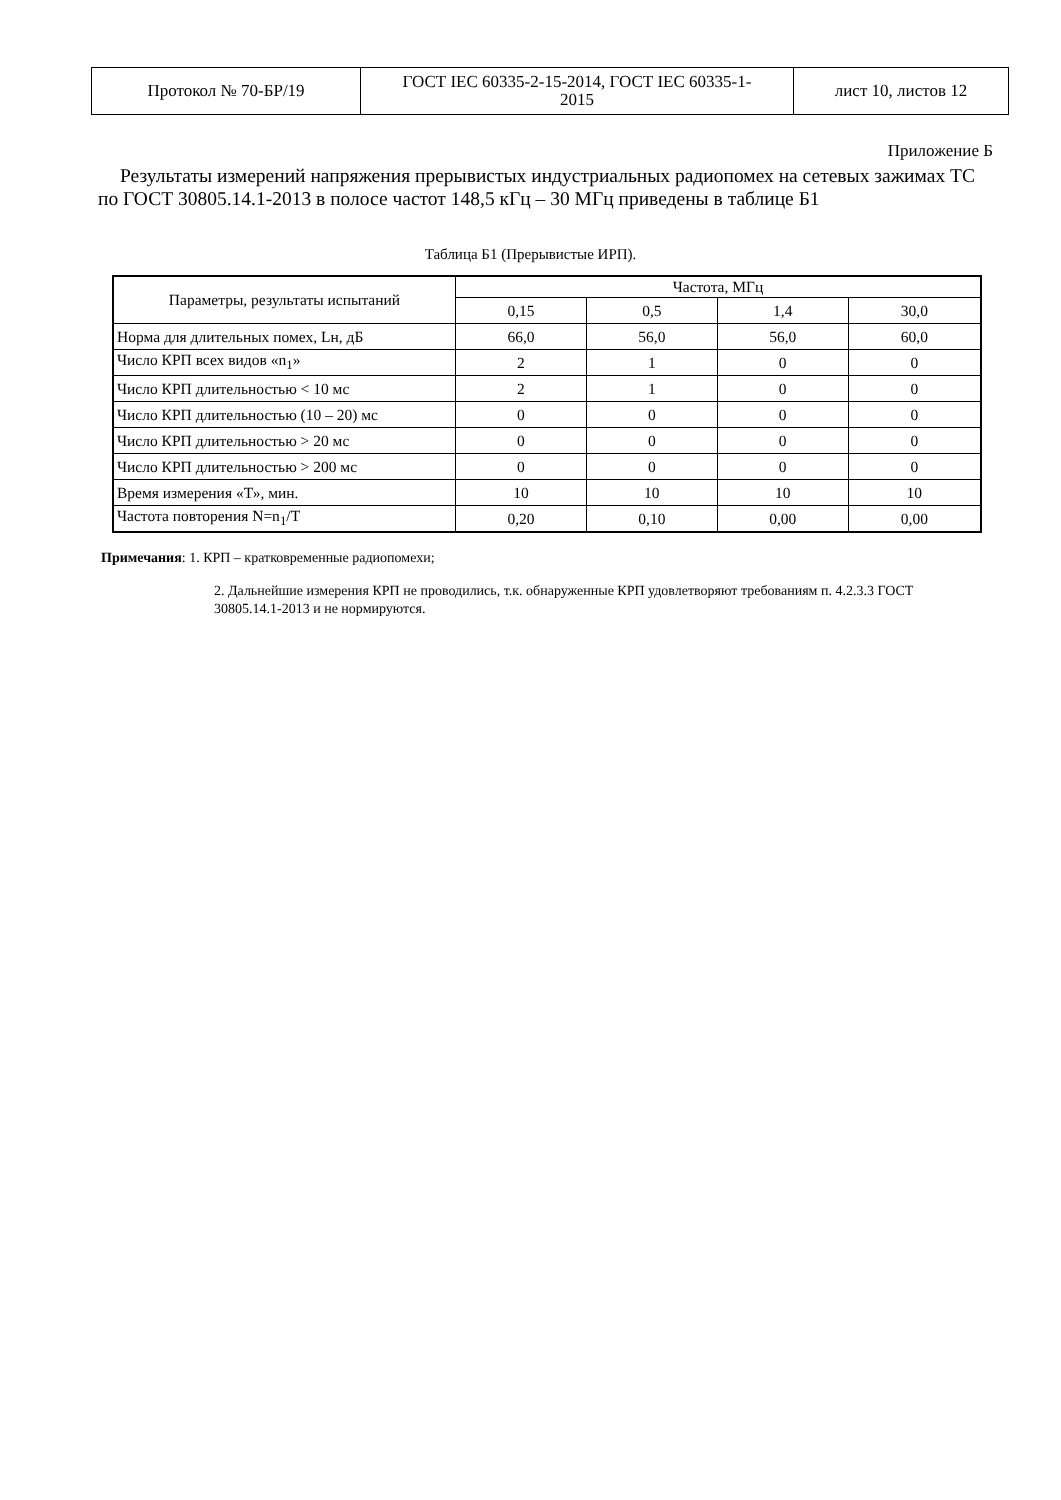| Протокол № 70-БР/19 | ГОСТ IEC 60335-2-15-2014, ГОСТ IEC 60335-1- 2015 | лист 10, листов 12 |
Приложение Б
Результаты измерений напряжения прерывистых индустриальных радиопомех на сетевых зажимах ТС по ГОСТ 30805.14.1-2013 в полосе частот 148,5 кГц – 30 МГц приведены в таблице Б1
Таблица Б1 (Прерывистые ИРП).
| Параметры, результаты испытаний | Частота, МГц | | | |
| | 0,15 | 0,5 | 1,4 | 30,0 |
| Норма для длительных помех, Lн, дБ | 66,0 | 56,0 | 56,0 | 60,0 |
| Число КРП всех видов «n<sub>1</sub>» | 2 | 1 | 0 | 0 |
| Число КРП длительностью < 10 мс | 2 | 1 | 0 | 0 |
| Число КРП длительностью (10 – 20) мс | 0 | 0 | 0 | 0 |
| Число КРП длительностью > 20 мс | 0 | 0 | 0 | 0 |
| Число КРП длительностью > 200 мс | 0 | 0 | 0 | 0 |
| Время измерения «Т», мин. | 10 | 10 | 10 | 10 |
| Частота повторения N=n<sub>1</sub>/T | 0,20 | 0,10 | 0,00 | 0,00 |
Примечания: 1. КРП – кратковременные радиопомехи;
2. Дальнейшие измерения КРП не проводились, т.к. обнаруженные КРП удовлетворяют требованиям п. 4.2.3.3 ГОСТ 30805.14.1-2013 и не нормируются.